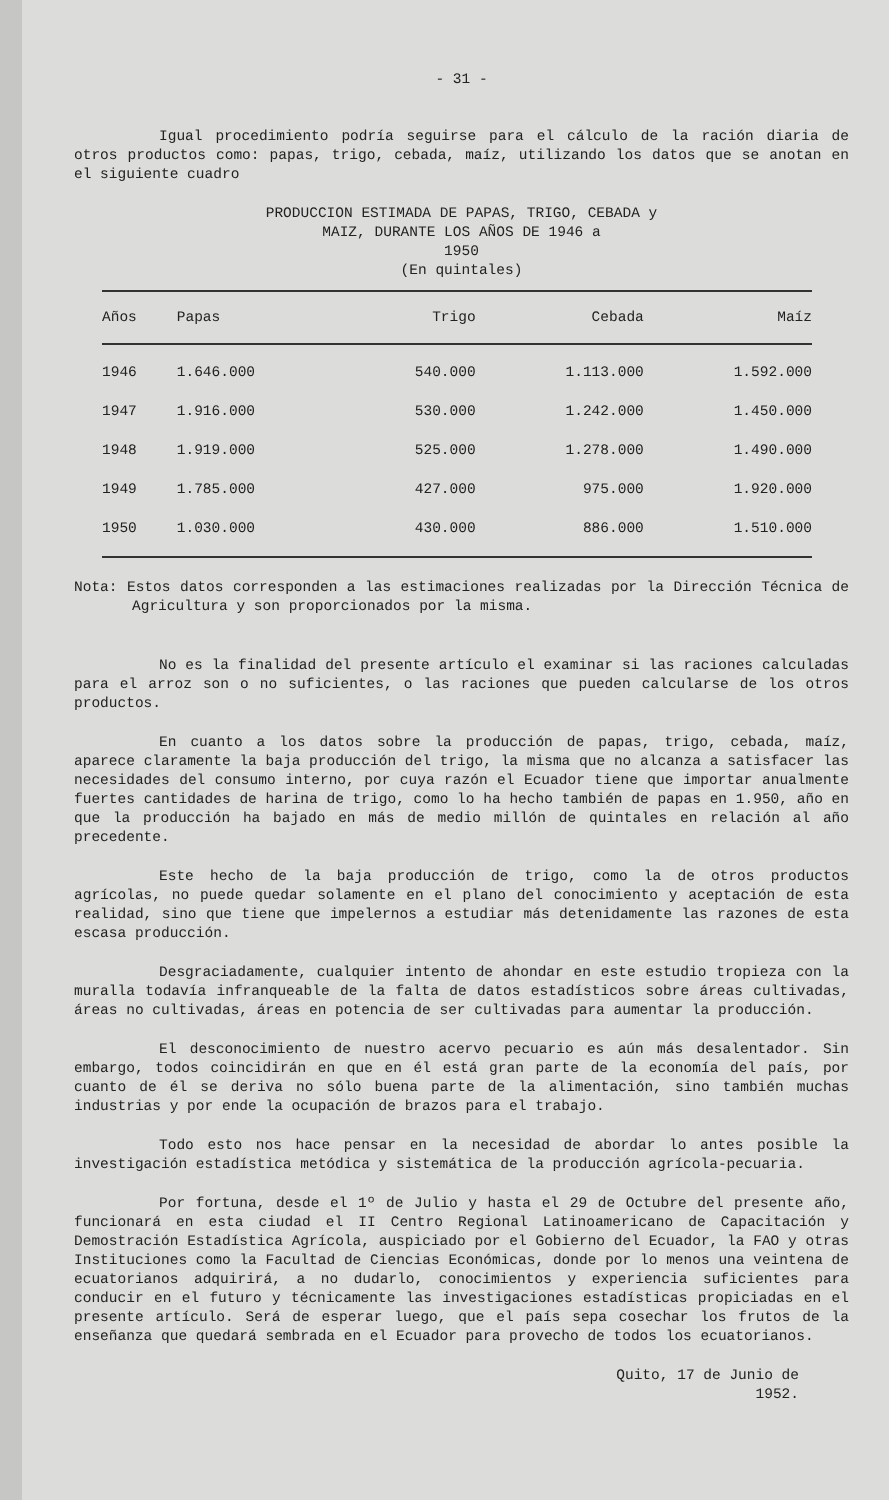- 31 -
Igual procedimiento podría seguirse para el cálculo de la ración diaria de otros productos como: papas, trigo, cebada, maíz, utilizando los datos que se anotan en el siguiente cuadro
PRODUCCION ESTIMADA DE PAPAS, TRIGO, CEBADA y
MAIZ, DURANTE LOS AÑOS DE 1946 a
1950
(En quintales)
| Años | Papas | Trigo | Cebada | Maíz |
| --- | --- | --- | --- | --- |
| 1946 | 1.646.000 | 540.000 | 1.113.000 | 1.592.000 |
| 1947 | 1.916.000 | 530.000 | 1.242.000 | 1.450.000 |
| 1948 | 1.919.000 | 525.000 | 1.278.000 | 1.490.000 |
| 1949 | 1.785.000 | 427.000 | 975.000 | 1.920.000 |
| 1950 | 1.030.000 | 430.000 | 886.000 | 1.510.000 |
Nota: Estos datos corresponden a las estimaciones realizadas por la Dirección Técnica de Agricultura y son proporcionados por la misma.
No es la finalidad del presente artículo el examinar si las raciones calculadas para el arroz son o no suficientes, o las raciones que pueden calcularse de los otros productos.
En cuanto a los datos sobre la producción de papas, trigo, cebada, maíz, aparece claramente la baja producción del trigo, la misma que no alcanza a satisfacer las necesidades del consumo interno, por cuya razón el Ecuador tiene que importar anualmente fuertes cantidades de harina de trigo, como lo ha hecho también de papas en 1.950, año en que la producción ha bajado en más de medio millón de quintales en relación al año precedente.
Este hecho de la baja producción de trigo, como la de otros productos agrícolas, no puede quedar solamente en el plano del conocimiento y aceptación de esta realidad, sino que tiene que impelernos a estudiar más detenidamente las razones de esta escasa producción.
Desgraciadamente, cualquier intento de ahondar en este estudio tropieza con la muralla todavía infranqueable de la falta de datos estadísticos sobre áreas cultivadas, áreas no cultivadas, áreas en potencia de ser cultivadas para aumentar la producción.
El desconocimiento de nuestro acervo pecuario es aún más desalentador. Sin embargo, todos coincidirán en que en él está gran parte de la economía del país, por cuanto de él se deriva no sólo buena parte de la alimentación, sino también muchas industrias y por ende la ocupación de brazos para el trabajo.
Todo esto nos hace pensar en la necesidad de abordar lo antes posible la investigación estadística metódica y sistemática de la producción agrícola-pecuaria.
Por fortuna, desde el 1º de Julio y hasta el 29 de Octubre del presente año, funcionará en esta ciudad el II Centro Regional Latinoamericano de Capacitación y Demostración Estadística Agrícola, auspiciado por el Gobierno del Ecuador, la FAO y otras Instituciones como la Facultad de Ciencias Económicas, donde por lo menos una veintena de ecuatorianos adquirirá, a no dudarlo, conocimientos y experiencia suficientes para conducir en el futuro y técnicamente las investigaciones estadísticas propiciadas en el presente artículo. Será de esperar luego, que el país sepa cosechar los frutos de la enseñanza que quedará sembrada en el Ecuador para provecho de todos los ecuatorianos.
Quito, 17 de Junio de
1952.